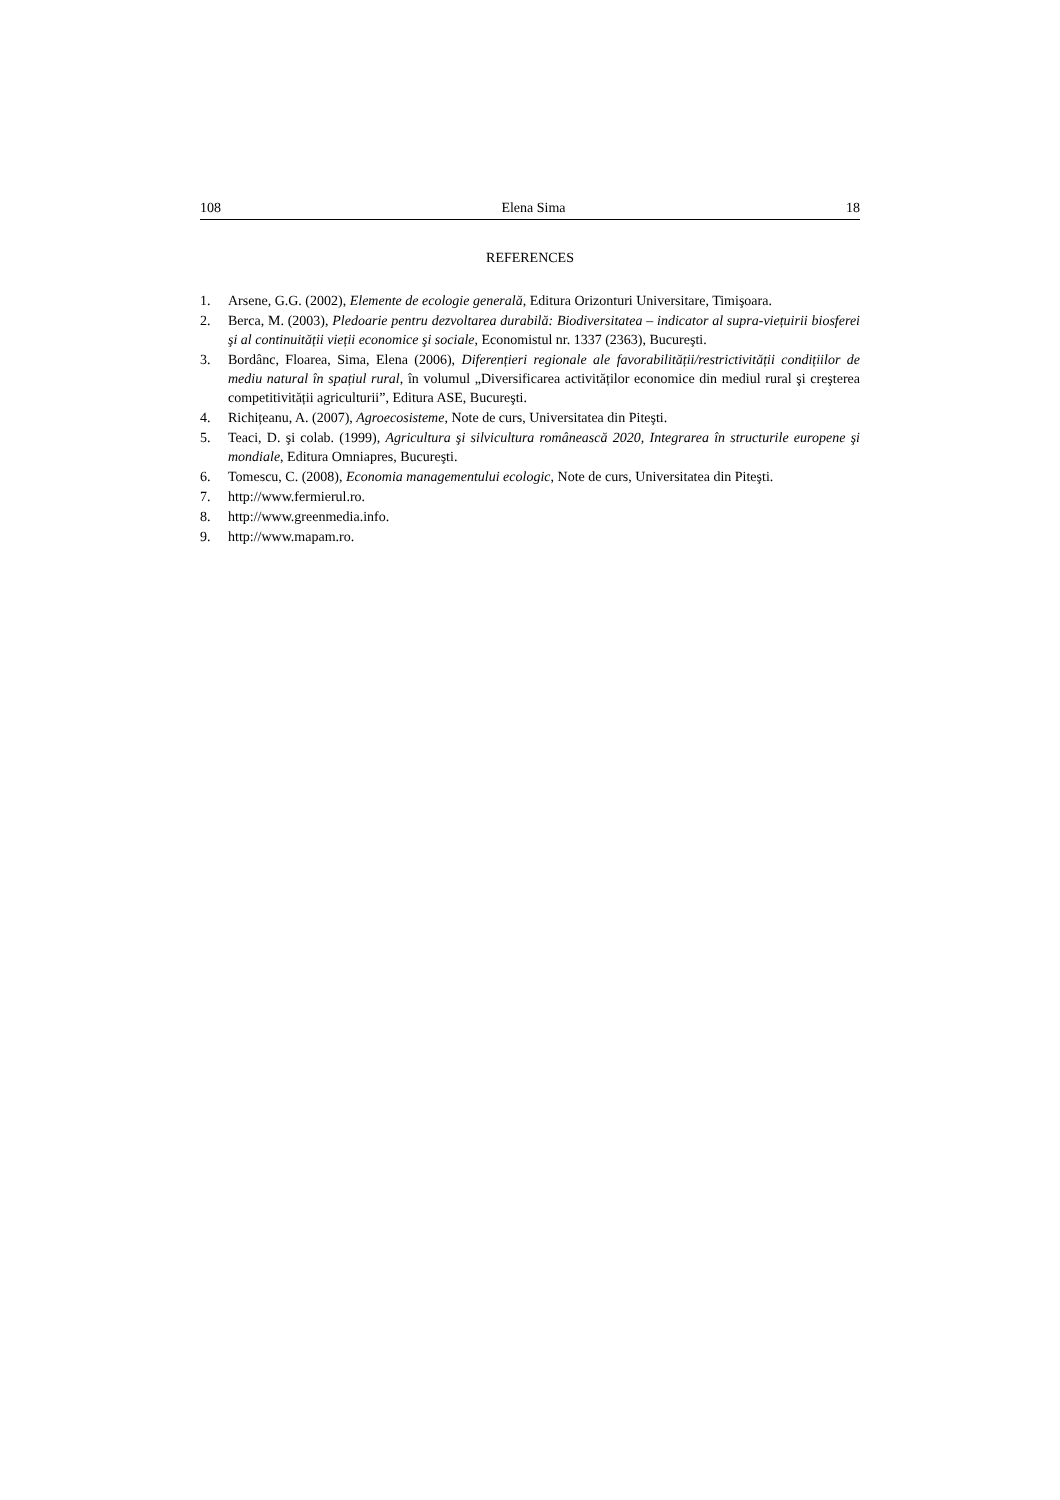108 Elena Sima 18
REFERENCES
1. Arsene, G.G. (2002), Elemente de ecologie generală, Editura Orizonturi Universitare, Timişoara.
2. Berca, M. (2003), Pledoarie pentru dezvoltarea durabilă: Biodiversitatea – indicator al supra-viețuirii biosferei şi al continuității vieții economice şi sociale, Economistul nr. 1337 (2363), Bucureşti.
3. Bordânc, Floarea, Sima, Elena (2006), Diferențieri regionale ale favorabilității/restrictivității condițiilor de mediu natural în spațiul rural, în volumul „Diversificarea activităților economice din mediul rural şi creşterea competitivității agriculturii”, Editura ASE, Bucureşti.
4. Richițeanu, A. (2007), Agroecosisteme, Note de curs, Universitatea din Piteşti.
5. Teaci, D. şi colab. (1999), Agricultura şi silvicultura românească 2020, Integrarea în structurile europene şi mondiale, Editura Omniapres, Bucureşti.
6. Tomescu, C. (2008), Economia managementului ecologic, Note de curs, Universitatea din Piteşti.
7. http://www.fermierul.ro.
8. http://www.greenmedia.info.
9. http://www.mapam.ro.